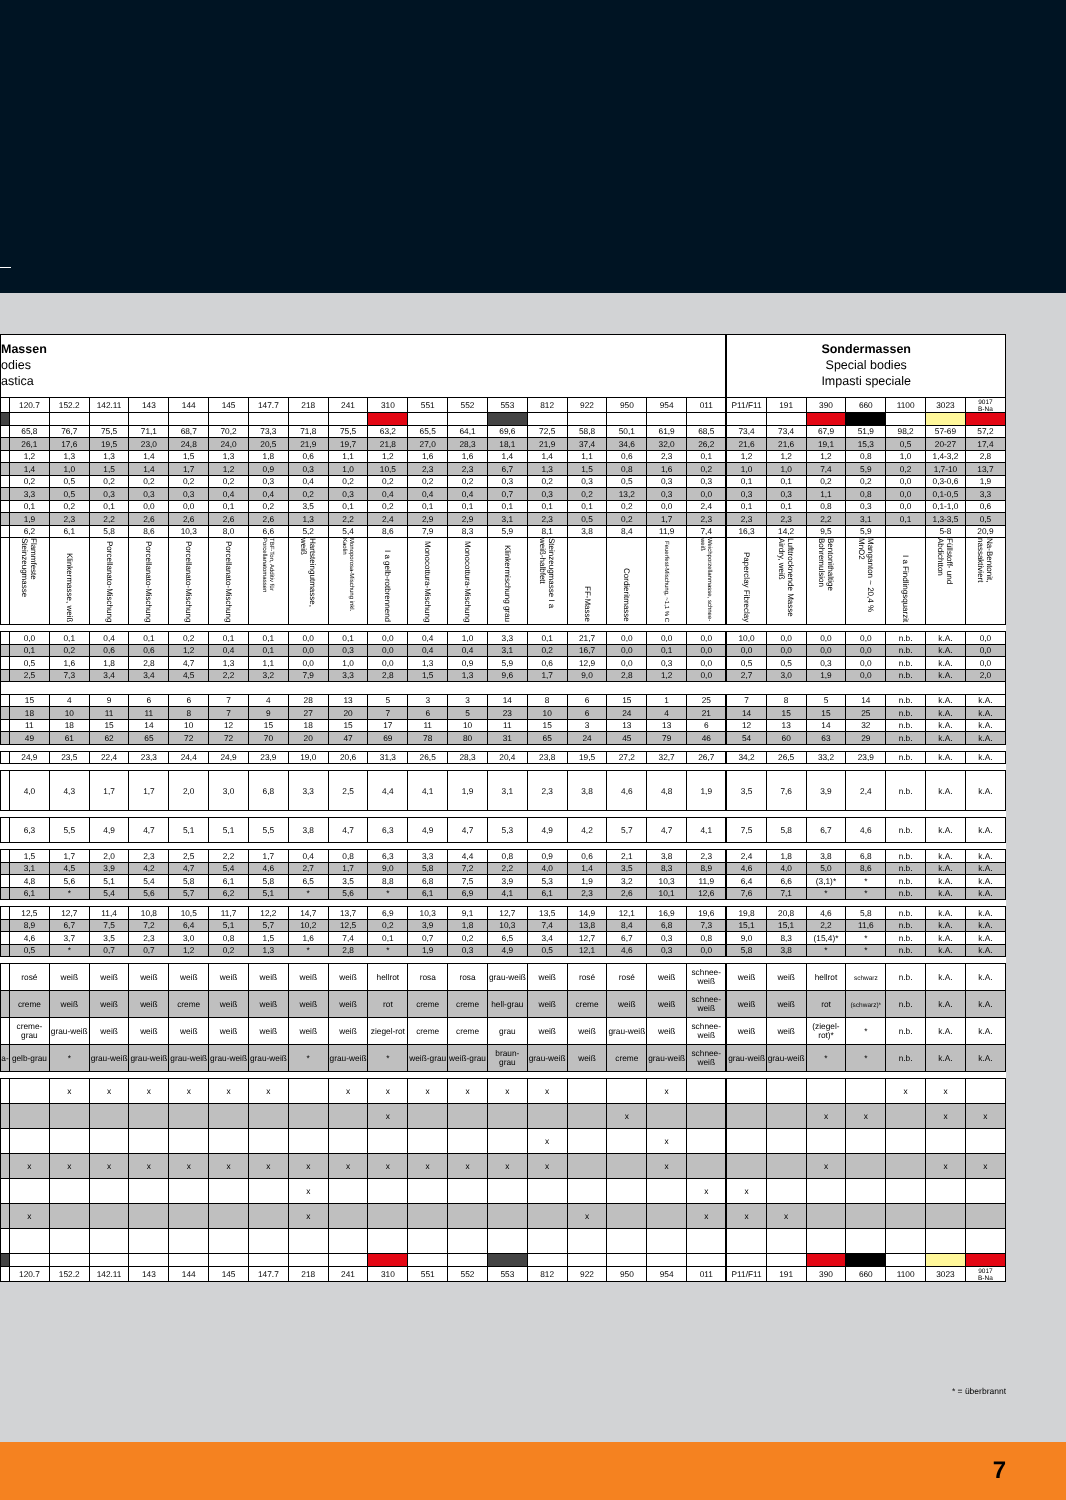| Massen odies astica | | | | | | | | | | | | | | | | | | | Sondermassen Special bodies Impasti speciale | | | | | | |
| | 120.7 | 152.2 | 142.11 | 143 | 144 | 145 | 147.7 | 218 | 241 | 310 | 551 | 552 | 553 | 812 | 922 | 950 | 954 | 011 | P11/F11 | 191 | 390 | 660 | 1100 | 3023 | 9017 B-Na |
| | 65,8 | 76,7 | 75,5 | 71,1 | 68,7 | 70,2 | 73,3 | 71,8 | 75,5 | 63,2 | 65,5 | 64,1 | 69,6 | 72,5 | 58,8 | 50,1 | 61,9 | 68,5 | 73,4 | 73,4 | 67,9 | 51,9 | 98,2 | 57-69 | 57,2 |
| | 26,1 | 17,6 | 19,5 | 23,0 | 24,8 | 24,0 | 20,5 | 21,9 | 19,7 | 21,8 | 27,0 | 28,3 | 18,1 | 21,9 | 37,4 | 34,6 | 32,0 | 26,2 | 21,6 | 21,6 | 19,1 | 15,3 | 0,5 | 20-27 | 17,4 |
| | 1,2 | 1,3 | 1,3 | 1,4 | 1,5 | 1,3 | 1,8 | 0,6 | 1,1 | 1,2 | 1,6 | 1,6 | 1,4 | 1,4 | 1,1 | 0,6 | 2,3 | 0,1 | 1,2 | 1,2 | 1,2 | 0,8 | 1,0 | 1,4-3,2 | 2,8 |
| | 1,4 | 1,0 | 1,5 | 1,4 | 1,7 | 1,2 | 0,9 | 0,3 | 1,0 | 10,5 | 2,3 | 2,3 | 6,7 | 1,3 | 1,5 | 0,8 | 1,6 | 0,2 | 1,0 | 1,0 | 7,4 | 5,9 | 0,2 | 1,7-10 | 13,7 |
| | 0,2 | 0,5 | 0,2 | 0,2 | 0,2 | 0,2 | 0,3 | 0,4 | 0,2 | 0,2 | 0,2 | 0,2 | 0,3 | 0,2 | 0,3 | 0,5 | 0,3 | 0,3 | 0,1 | 0,1 | 0,2 | 0,2 | 0,0 | 0,3-0,6 | 1,9 |
| | 3,3 | 0,5 | 0,3 | 0,3 | 0,3 | 0,4 | 0,4 | 0,2 | 0,3 | 0,4 | 0,4 | 0,4 | 0,7 | 0,3 | 0,2 | 13,2 | 0,3 | 0,0 | 0,3 | 0,3 | 1,1 | 0,8 | 0,0 | 0,1-0,5 | 3,3 |
| | 0,1 | 0,2 | 0,1 | 0,0 | 0,0 | 0,1 | 0,2 | 3,5 | 0,1 | 0,2 | 0,1 | 0,1 | 0,1 | 0,1 | 0,1 | 0,2 | 0,0 | 2,4 | 0,1 | 0,1 | 0,8 | 0,3 | 0,0 | 0,1-1,0 | 0,6 |
| | 1,9 | 2,3 | 2,2 | 2,6 | 2,6 | 2,6 | 2,6 | 1,3 | 2,2 | 2,4 | 2,9 | 2,9 | 3,1 | 2,3 | 0,5 | 0,2 | 1,7 | 2,3 | 2,3 | 2,3 | 2,2 | 3,1 | 0,1 | 1,3-3,5 | 0,5 |
| | 6,2 | 6,1 | 5,8 | 8,6 | 10,3 | 8,0 | 6,6 | 5,2 | 5,4 | 8,6 | 7,9 | 8,3 | 5,9 | 8,1 | 3,8 | 8,4 | 11,9 | 7,4 | 16,3 | 14,2 | 9,5 | 5,9 | | 5-8 | 20,9 |
| | Flammfeste Steinzeugmasse | Klinkermasse, weiß | Porcellanato-Mischung | Porcellanato-Mischung | Porcellanato-Mischung | Porcellanato-Mischung | TBF-Ton, Additiv für Porcellanatomassen | Hartsteingutmasse, weiß | Monoporosa-Mischung inkl. Kaolin | I a gelb-rotbrennend | Monocottura-Mischung | Monocottura-Mischung | Klinkermischung grau | Steinzeugmasse I a weiß-halbfett | FF-Masse | Cordieritmasse | Feuerfest-Mischung, ~1,1 % C | Weichporzellanmasse, schnee-weiß | Paperclay Fibreclay | Lufttrocknende Masse Airdry, weiß | Bentonithaltige Bohremulsion | Manganton ~ 20,4 % MnO2 | I a Findlingsquarzit | Füllstoff- und Abdichtton | Na-Bentonit, nassaktiviert |
| | 0,0 | 0,1 | 0,4 | 0,1 | 0,2 | 0,1 | 0,1 | 0,0 | 0,1 | 0,0 | 0,4 | 1,0 | 3,3 | 0,1 | 21,7 | 0,0 | 0,0 | 0,0 | 10,0 | 0,0 | 0,0 | 0,0 | n.b. | k.A. | 0,0 |
| | 0,1 | 0,2 | 0,6 | 0,6 | 1,2 | 0,4 | 0,1 | 0,0 | 0,3 | 0,0 | 0,4 | 0,4 | 3,1 | 0,2 | 16,7 | 0,0 | 0,1 | 0,0 | 0,0 | 0,0 | 0,0 | 0,0 | n.b. | k.A. | 0,0 |
| | 0,5 | 1,6 | 1,8 | 2,8 | 4,7 | 1,3 | 1,1 | 0,0 | 1,0 | 0,0 | 1,3 | 0,9 | 5,9 | 0,6 | 12,9 | 0,0 | 0,3 | 0,0 | 0,5 | 0,5 | 0,3 | 0,0 | n.b. | k.A. | 0,0 |
| | 2,5 | 7,3 | 3,4 | 3,4 | 4,5 | 2,2 | 3,2 | 7,9 | 3,3 | 2,8 | 1,5 | 1,3 | 9,6 | 1,7 | 9,0 | 2,8 | 1,2 | 0,0 | 2,7 | 3,0 | 1,9 | 0,0 | n.b. | k.A. | 2,0 |
| | 15 | 4 | 9 | 6 | 6 | 7 | 4 | 28 | 13 | 5 | 3 | 3 | 14 | 8 | 6 | 15 | 1 | 25 | 7 | 8 | 5 | 14 | n.b. | k.A. | k.A. |
| | 18 | 10 | 11 | 11 | 8 | 7 | 9 | 27 | 20 | 7 | 6 | 5 | 23 | 10 | 6 | 24 | 4 | 21 | 14 | 15 | 15 | 25 | n.b. | k.A. | k.A. |
| | 11 | 18 | 15 | 14 | 10 | 12 | 15 | 18 | 15 | 17 | 11 | 10 | 11 | 15 | 3 | 13 | 13 | 6 | 12 | 13 | 14 | 32 | n.b. | k.A. | k.A. |
| | 49 | 61 | 62 | 65 | 72 | 72 | 70 | 20 | 47 | 69 | 78 | 80 | 31 | 65 | 24 | 45 | 79 | 46 | 54 | 60 | 63 | 29 | n.b. | k.A. | k.A. |
| | 24,9 | 23,5 | 22,4 | 23,3 | 24,4 | 24,9 | 23,9 | 19,0 | 20,6 | 31,3 | 26,5 | 28,3 | 20,4 | 23,8 | 19,5 | 27,2 | 32,7 | 26,7 | 34,2 | 26,5 | 33,2 | 23,9 | n.b. | k.A. | k.A. |
| | 4,0 | 4,3 | 1,7 | 1,7 | 2,0 | 3,0 | 6,8 | 3,3 | 2,5 | 4,4 | 4,1 | 1,9 | 3,1 | 2,3 | 3,8 | 4,6 | 4,8 | 1,9 | 3,5 | 7,6 | 3,9 | 2,4 | n.b. | k.A. | k.A. |
| | 6,3 | 5,5 | 4,9 | 4,7 | 5,1 | 5,1 | 5,5 | 3,8 | 4,7 | 6,3 | 4,9 | 4,7 | 5,3 | 4,9 | 4,2 | 5,7 | 4,7 | 4,1 | 7,5 | 5,8 | 6,7 | 4,6 | n.b. | k.A. | k.A. |
| | 1,5 | 1,7 | 2,0 | 2,3 | 2,5 | 2,2 | 1,7 | 0,4 | 0,8 | 6,3 | 3,3 | 4,4 | 0,8 | 0,9 | 0,6 | 2,1 | 3,8 | 2,3 | 2,4 | 1,8 | 3,8 | 6,8 | n.b. | k.A. | k.A. |
| | 3,1 | 4,5 | 3,9 | 4,2 | 4,7 | 5,4 | 4,6 | 2,7 | 1,7 | 9,0 | 5,8 | 7,2 | 2,2 | 4,0 | 1,4 | 3,5 | 8,3 | 8,9 | 4,6 | 4,0 | 5,0 | 8,6 | n.b. | k.A. | k.A. |
| | 4,8 | 5,6 | 5,1 | 5,4 | 5,8 | 6,1 | 5,8 | 6,5 | 3,5 | 8,8 | 6,8 | 7,5 | 3,9 | 5,3 | 1,9 | 3,2 | 10,3 | 11,9 | 6,4 | 6,6 | (3,1)* | * | n.b. | k.A. | k.A. |
| | 6,1 | * | 5,4 | 5,6 | 5,7 | 6,2 | 5,1 | * | 5,6 | * | 6,1 | 6,9 | 4,1 | 6,1 | 2,3 | 2,6 | 10,1 | 12,6 | 7,6 | 7,1 | * | * | n.b. | k.A. | k.A. |
| | 12,5 | 12,7 | 11,4 | 10,8 | 10,5 | 11,7 | 12,2 | 14,7 | 13,7 | 6,9 | 10,3 | 9,1 | 12,7 | 13,5 | 14,9 | 12,1 | 16,9 | 19,6 | 19,8 | 20,8 | 4,6 | 5,8 | n.b. | k.A. | k.A. |
| | 8,9 | 6,7 | 7,5 | 7,2 | 6,4 | 5,1 | 5,7 | 10,2 | 12,5 | 0,2 | 3,9 | 1,8 | 10,3 | 7,4 | 13,8 | 8,4 | 6,8 | 7,3 | 15,1 | 15,1 | 2,2 | 11,6 | n.b. | k.A. | k.A. |
| | 4,6 | 3,7 | 3,5 | 2,3 | 3,0 | 0,8 | 1,5 | 1,6 | 7,4 | 0,1 | 0,7 | 0,2 | 6,5 | 3,4 | 12,7 | 6,7 | 0,3 | 0,8 | 9,0 | 8,3 | (15,4)* | * | n.b. | k.A. | k.A. |
| | 0,5 | * | 0,7 | 0,7 | 1,2 | 0,2 | 1,3 | * | 2,8 | * | 1,9 | 0,3 | 4,9 | 0,5 | 12,1 | 4,6 | 0,3 | 0,0 | 5,8 | 3,8 | * | * | n.b. | k.A. | k.A. |
| | rosé | weiß | weiß | weiß | weiß | weiß | weiß | weiß | weiß | hellrot | rosa | rosa | grau-weiß | weiß | rosé | rosé | weiß | schnee-weiß | weiß | weiß | hellrot | schwarz | n.b. | k.A. | k.A. |
| | creme | weiß | weiß | weiß | creme | weiß | weiß | weiß | weiß | rot | creme | creme | hell-grau | weiß | creme | weiß | weiß | schnee-weiß | weiß | weiß | rot | (schwarz)* | n.b. | k.A. | k.A. |
| | creme-grau | grau-weiß | weiß | weiß | weiß | weiß | weiß | weiß | weiß | ziegel-rot | creme | creme | grau | weiß | weiß | grau-weiß | weiß | schnee-weiß | weiß | weiß | (ziegel-rot)* | * | n.b. | k.A. | k.A. |
| a- | gelb-grau | * | grau-weiß | grau-weiß | grau-weiß | grau-weiß | grau-weiß | * | grau-weiß | * | weiß-grau | weiß-grau | braun-grau | grau-weiß | weiß | creme | grau-weiß | schnee-weiß | grau-weiß | grau-weiß | * | * | n.b. | k.A. | k.A. |
| | | x | x | x | x | x | x | | x | x | x | x | x | x | | | x | | | | | | x | x | |
| | | | | | | | | | | x | | | | | | x | | | | | x | x | | x | x |
| | | | | | | | | | | | | | | x | | | x | | | | | | | | |
| | x | x | x | x | x | x | x | x | x | x | x | x | x | x | | | x | | | | x | | | x | x |
| | | | | | | | | x | | | | | | | | | | x | x | | | | | | |
| | x | | | | | | | x | | | | | | | x | | | x | x | x | | | | | |
| | 120.7 | 152.2 | 142.11 | 143 | 144 | 145 | 147.7 | 218 | 241 | 310 | 551 | 552 | 553 | 812 | 922 | 950 | 954 | 011 | P11/F11 | 191 | 390 | 660 | 1100 | 3023 | 9017 B-Na |
* = überbrannt
7